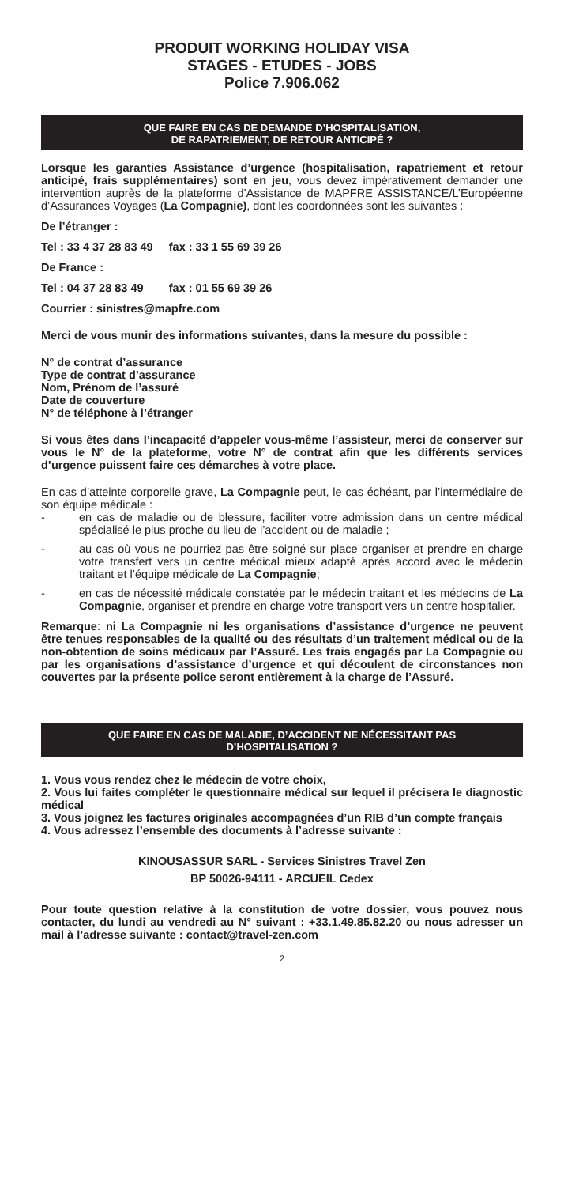PRODUIT WORKING HOLIDAY VISA
STAGES - ETUDES - JOBS
Police 7.906.062
QUE FAIRE EN CAS DE DEMANDE D’HOSPITALISATION,
DE RAPATRIEMENT, DE RETOUR ANTICIPÉ ?
Lorsque les garanties Assistance d’urgence (hospitalisation, rapatriement et retour anticipé, frais supplémentaires) sont en jeu, vous devez impérativement demander une intervention auprès de la plateforme d’Assistance de MAPFRE ASSISTANCE/L’Européenne d’Assurances Voyages (La Compagnie), dont les coordonnées sont les suivantes :
De l’étranger :
Tel : 33 4 37 28 83 49 fax : 33 1 55 69 39 26
De France :
Tel : 04 37 28 83 49 fax : 01 55 69 39 26
Courrier : sinistres@mapfre.com
Merci de vous munir des informations suivantes, dans la mesure du possible :
N° de contrat d’assurance
Type de contrat d’assurance
Nom, Prénom de l’assuré
Date de couverture
N° de téléphone à l’étranger
Si vous êtes dans l’incapacité d’appeler vous-même l’assisteur, merci de conserver sur vous le N° de la plateforme, votre N° de contrat afin que les différents services d’urgence puissent faire ces démarches à votre place.
En cas d’atteinte corporelle grave, La Compagnie peut, le cas échéant, par l’intermédiaire de son équipe médicale :
- en cas de maladie ou de blessure, faciliter votre admission dans un centre médical spécialisé le plus proche du lieu de l’accident ou de maladie ;
- au cas où vous ne pourriez pas être soigné sur place organiser et prendre en charge votre transfert vers un centre médical mieux adapté après accord avec le médecin traitant et l’équipe médicale de La Compagnie;
- en cas de nécessité médicale constatée par le médecin traitant et les médecins de La Compagnie, organiser et prendre en charge votre transport vers un centre hospitalier.
Remarque: ni La Compagnie ni les organisations d’assistance d’urgence ne peuvent être tenues responsables de la qualité ou des résultats d’un traitement médical ou de la non-obtention de soins médicaux par l’Assuré. Les frais engagés par La Compagnie ou par les organisations d’assistance d’urgence et qui découlent de circonstances non couvertes par la présente police seront entièrement à la charge de l’Assuré.
QUE FAIRE EN CAS DE MALADIE, D’ACCIDENT NE NÉCESSITANT PAS D’HOSPITALISATION ?
1. Vous vous rendez chez le médecin de votre choix,
2. Vous lui faites compléter le questionnaire médical sur lequel il précisera le diagnostic médical
3. Vous joignez les factures originales accompagnées d’un RIB d’un compte français
4. Vous adressez l’ensemble des documents à l’adresse suivante :
KINOUSASSUR SARL - Services Sinistres Travel Zen
BP 50026-94111 - ARCUEIL Cedex
Pour toute question relative à la constitution de votre dossier, vous pouvez nous contacter, du lundi au vendredi au N° suivant : +33.1.49.85.82.20 ou nous adresser un mail à l’adresse suivante : contact@travel-zen.com
2